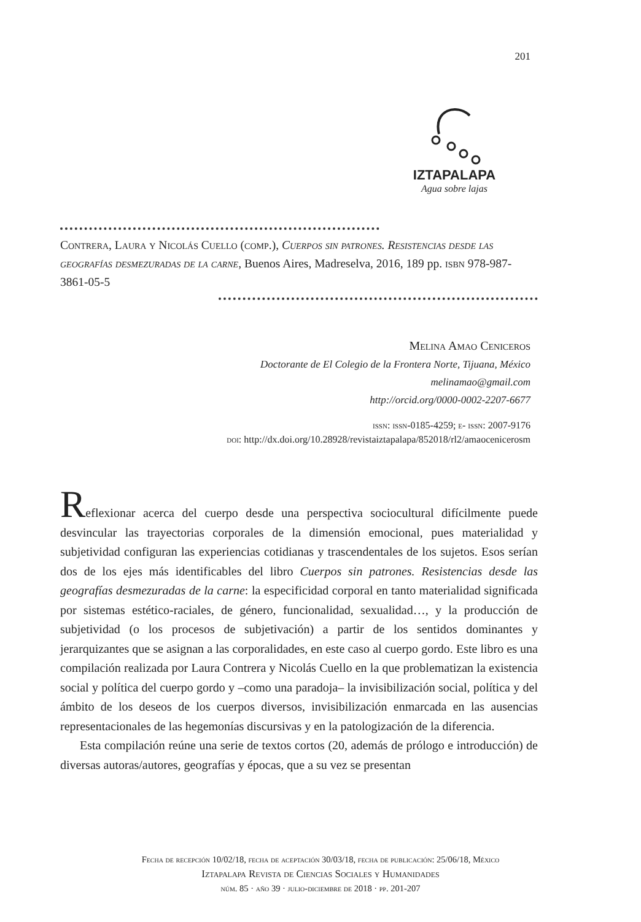201
IZTAPALAPA
Agua sobre lajas
Contrera, Laura y Nicolás Cuello (comp.), Cuerpos sin patrones. Resistencias desde las geografías desmezuradas de la carne, Buenos Aires, Madreselva, 2016, 189 pp. isbn 978-987-3861-05-5
Melina Amao Ceniceros
Doctorante de El Colegio de la Frontera Norte, Tijuana, México
melinamao@gmail.com
http://orcid.org/0000-0002-2207-6677
issn: issn-0185-4259; e- issn: 2007-9176
doi: http://dx.doi.org/10.28928/revistaiztapalapa/852018/rl2/amaocenicerosm
Reflexionar acerca del cuerpo desde una perspectiva sociocultural difícilmente puede desvincular las trayectorias corporales de la dimensión emocional, pues materialidad y subjetividad configuran las experiencias cotidianas y trascendentales de los sujetos. Esos serían dos de los ejes más identificables del libro Cuerpos sin patrones. Resistencias desde las geografías desmezuradas de la carne: la especificidad corporal en tanto materialidad significada por sistemas estético-raciales, de género, funcionalidad, sexualidad…, y la producción de subjetividad (o los procesos de subjetivación) a partir de los sentidos dominantes y jerarquizantes que se asignan a las corporalidades, en este caso al cuerpo gordo. Este libro es una compilación realizada por Laura Contrera y Nicolás Cuello en la que problematizan la existencia social y política del cuerpo gordo y –como una paradoja– la invisibilización social, política y del ámbito de los deseos de los cuerpos diversos, invisibilización enmarcada en las ausencias representacionales de las hegemonías discursivas y en la patologización de la diferencia.
Esta compilación reúne una serie de textos cortos (20, además de prólogo e introducción) de diversas autoras/autores, geografías y épocas, que a su vez se presentan
Fecha de recepción 10/02/18, fecha de aceptación 30/03/18, fecha de publicación: 25/06/18, México
Iztapalapa Revista de Ciencias Sociales y Humanidades
núm. 85 · año 39 · julio-diciembre de 2018 · pp. 201-207